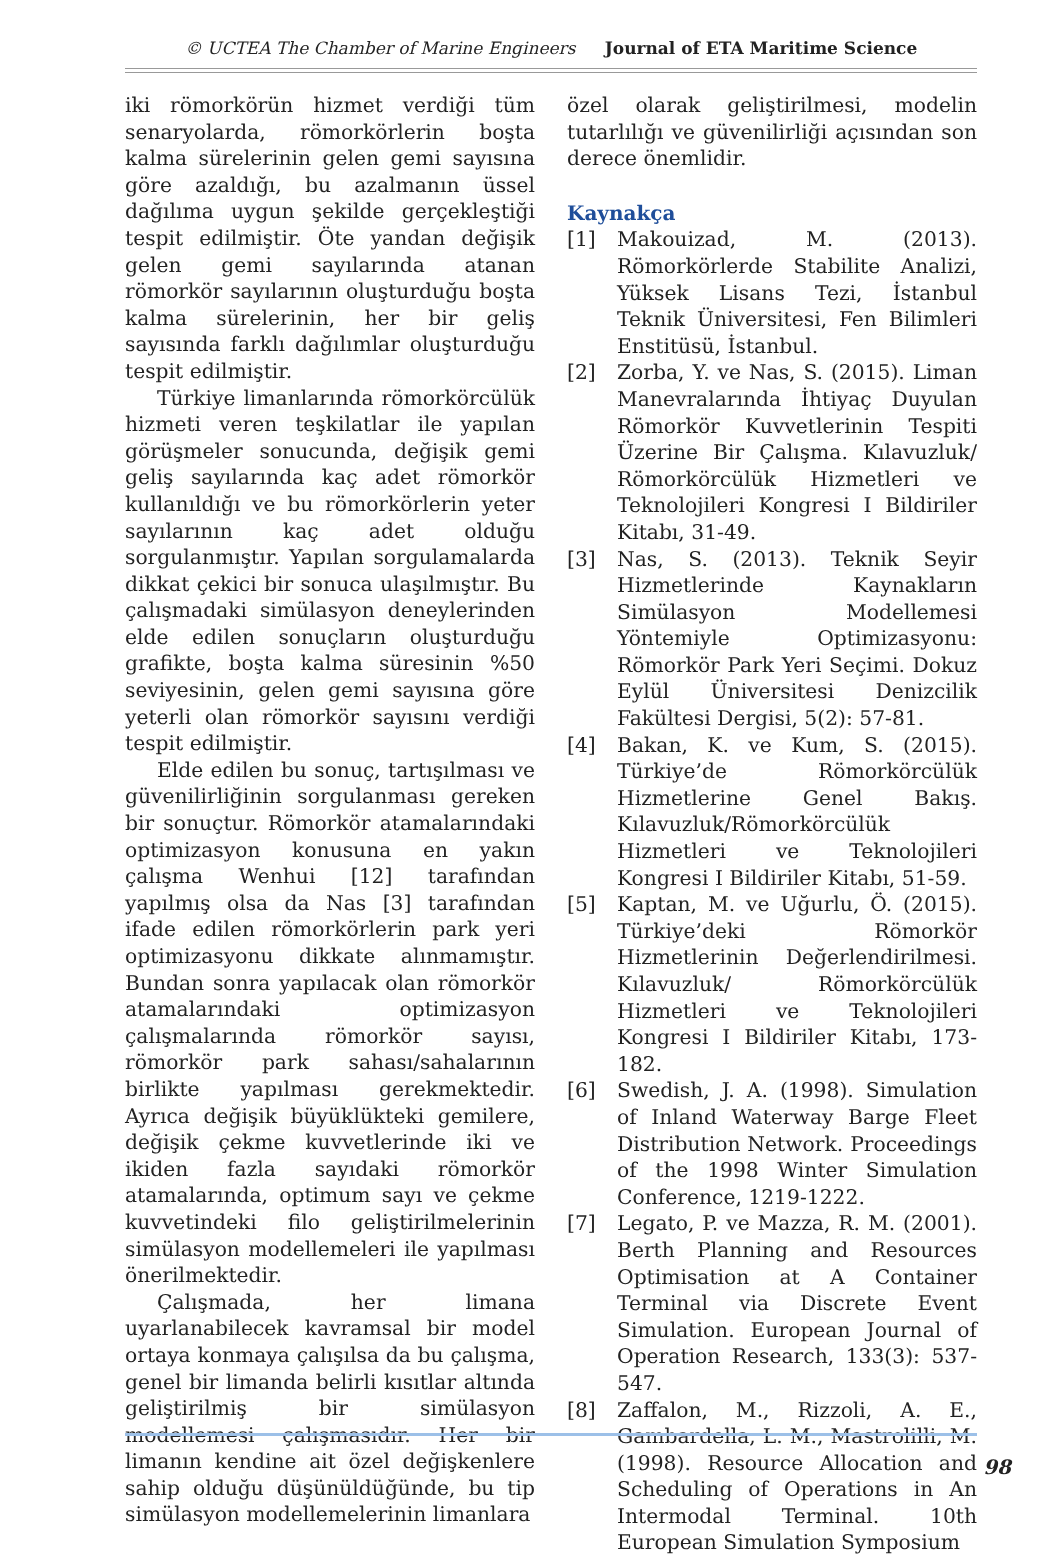© UCTEA The Chamber of Marine Engineers Journal of ETA Maritime Science
iki römorkörün hizmet verdiği tüm senaryolarda, römorkörlerin boşta kalma sürelerinin gelen gemi sayısına göre azaldığı, bu azalmanın üssel dağılıma uygun şekilde gerçekleştiği tespit edilmiştir. Öte yandan değişik gelen gemi sayılarında atanan römorkör sayılarının oluşturduğu boşta kalma sürelerinin, her bir geliş sayısında farklı dağılımlar oluşturduğu tespit edilmiştir.
Türkiye limanlarında römorkörcülük hizmeti veren teşkilatlar ile yapılan görüşmeler sonucunda, değişik gemi geliş sayılarında kaç adet römorkör kullanıldığı ve bu römorkörlerin yeter sayılarının kaç adet olduğu sorgulanmıştır. Yapılan sorgulamalarda dikkat çekici bir sonuca ulaşılmıştır. Bu çalışmadaki simülasyon deneylerinden elde edilen sonuçların oluşturduğu grafikte, boşta kalma süresinin %50 seviyesinin, gelen gemi sayısına göre yeterli olan römorkör sayısını verdiği tespit edilmiştir.
Elde edilen bu sonuç, tartışılması ve güvenilirliğinin sorgulanması gereken bir sonuçtur. Römorkör atamalarındaki optimizasyon konusuna en yakın çalışma Wenhui [12] tarafından yapılmış olsa da Nas [3] tarafından ifade edilen römorkörlerin park yeri optimizasyonu dikkate alınmamıştır. Bundan sonra yapılacak olan römorkör atamalarındaki optimizasyon çalışmalarında römorkör sayısı, römorkör park sahası/sahalarının birlikte yapılması gerekmektedir. Ayrıca değişik büyüklükteki gemilere, değişik çekme kuvvetlerinde iki ve ikiden fazla sayıdaki römorkör atamalarında, optimum sayı ve çekme kuvvetindeki filo geliştirilmelerinin simülasyon modellemeleri ile yapılması önerilmektedir.
Çalışmada, her limana uyarlanabilecek kavramsal bir model ortaya konmaya çalışılsa da bu çalışma, genel bir limanda belirli kısıtlar altında geliştirilmiş bir simülasyon modellemesi çalışmasıdır. Her bir limanın kendine ait özel değişkenlere sahip olduğu düşünüldüğünde, bu tip simülasyon modellemelerinin limanlara
özel olarak geliştirilmesi, modelin tutarlılığı ve güvenilirliği açısından son derece önemlidir.
Kaynakça
[1] Makouizad, M. (2013). Römorkörlerde Stabilite Analizi, Yüksek Lisans Tezi, İstanbul Teknik Üniversitesi, Fen Bilimleri Enstitüsü, İstanbul.
[2] Zorba, Y. ve Nas, S. (2015). Liman Manevralarında İhtiyaç Duyulan Römorkör Kuvvetlerinin Tespiti Üzerine Bir Çalışma. Kılavuzluk/ Römorkörcülük Hizmetleri ve Teknolojileri Kongresi I Bildiriler Kitabı, 31-49.
[3] Nas, S. (2013). Teknik Seyir Hizmetlerinde Kaynakların Simülasyon Modellemesi Yöntemiyle Optimizasyonu: Römorkör Park Yeri Seçimi. Dokuz Eylül Üniversitesi Denizcilik Fakültesi Dergisi, 5(2): 57-81.
[4] Bakan, K. ve Kum, S. (2015). Türkiye’de Römorkörcülük Hizmetlerine Genel Bakış. Kılavuzluk/Römorkörcülük Hizmetleri ve Teknolojileri Kongresi I Bildiriler Kitabı, 51-59.
[5] Kaptan, M. ve Uğurlu, Ö. (2015). Türkiye’deki Römorkör Hizmetlerinin Değerlendirilmesi. Kılavuzluk/ Römorkörcülük Hizmetleri ve Teknolojileri Kongresi I Bildiriler Kitabı, 173-182.
[6] Swedish, J. A. (1998). Simulation of Inland Waterway Barge Fleet Distribution Network. Proceedings of the 1998 Winter Simulation Conference, 1219-1222.
[7] Legato, P. ve Mazza, R. M. (2001). Berth Planning and Resources Optimisation at A Container Terminal via Discrete Event Simulation. European Journal of Operation Research, 133(3): 537-547.
[8] Zaffalon, M., Rizzoli, A. E., Gambardella, L. M., Mastrolilli, M. (1998). Resource Allocation and Scheduling of Operations in An Intermodal Terminal. 10th European Simulation Symposium
98